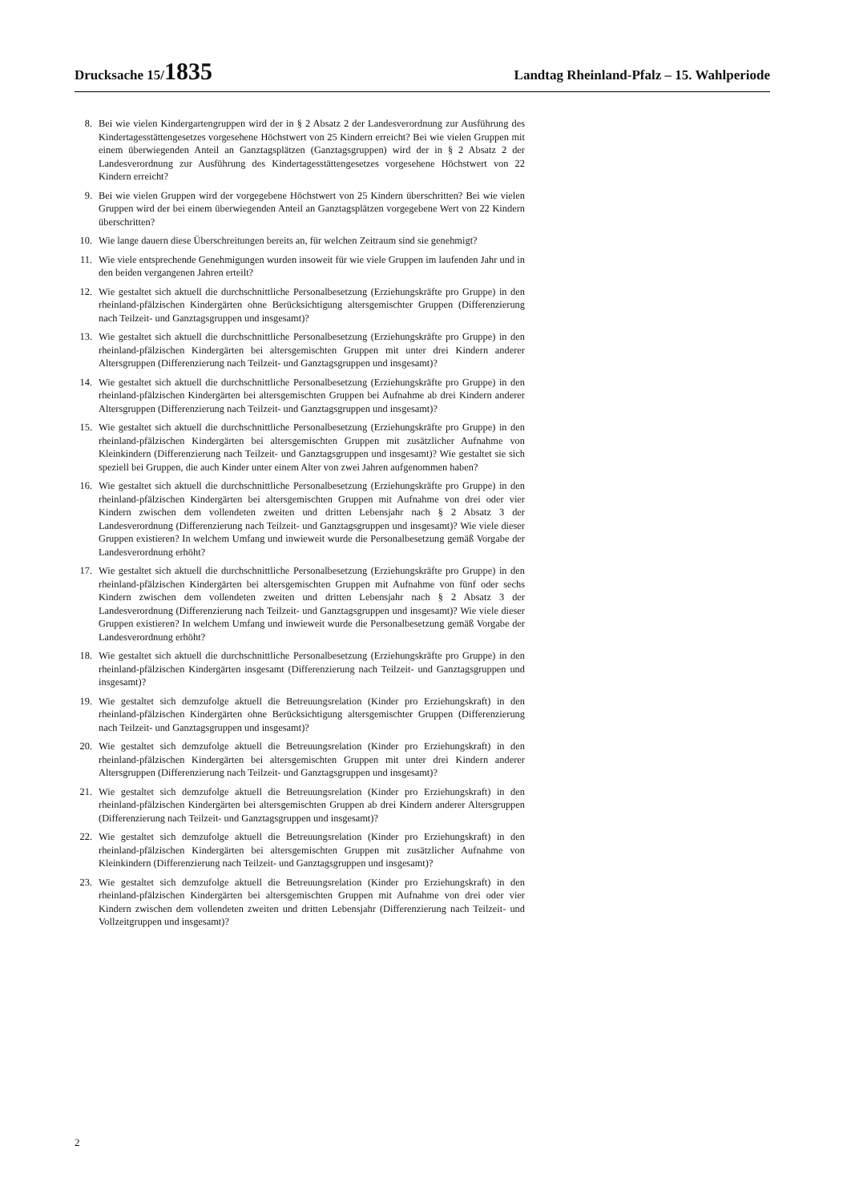Drucksache 15/1835 Landtag Rheinland-Pfalz – 15. Wahlperiode
8. Bei wie vielen Kindergartengruppen wird der in § 2 Absatz 2 der Landesverordnung zur Ausführung des Kindertagesstättengesetzes vorgesehene Höchstwert von 25 Kindern erreicht? Bei wie vielen Gruppen mit einem überwiegenden Anteil an Ganztagsplätzen (Ganztagsgruppen) wird der in § 2 Absatz 2 der Landesverordnung zur Ausführung des Kindertagesstättengesetzes vorgesehene Höchstwert von 22 Kindern erreicht?
9. Bei wie vielen Gruppen wird der vorgegebene Höchstwert von 25 Kindern überschritten? Bei wie vielen Gruppen wird der bei einem überwiegenden Anteil an Ganztagsplätzen vorgegebene Wert von 22 Kindern überschritten?
10. Wie lange dauern diese Überschreitungen bereits an, für welchen Zeitraum sind sie genehmigt?
11. Wie viele entsprechende Genehmigungen wurden insoweit für wie viele Gruppen im laufenden Jahr und in den beiden vergangenen Jahren erteilt?
12. Wie gestaltet sich aktuell die durchschnittliche Personalbesetzung (Erziehungskräfte pro Gruppe) in den rheinland-pfälzischen Kindergärten ohne Berücksichtigung altersgemischter Gruppen (Differenzierung nach Teilzeit- und Ganztagsgruppen und insgesamt)?
13. Wie gestaltet sich aktuell die durchschnittliche Personalbesetzung (Erziehungskräfte pro Gruppe) in den rheinland-pfälzischen Kindergärten bei altersgemischten Gruppen mit unter drei Kindern anderer Altersgruppen (Differenzierung nach Teilzeit- und Ganztagsgruppen und insgesamt)?
14. Wie gestaltet sich aktuell die durchschnittliche Personalbesetzung (Erziehungskräfte pro Gruppe) in den rheinland-pfälzischen Kindergärten bei altersgemischten Gruppen bei Aufnahme ab drei Kindern anderer Altersgruppen (Differenzierung nach Teilzeit- und Ganztagsgruppen und insgesamt)?
15. Wie gestaltet sich aktuell die durchschnittliche Personalbesetzung (Erziehungskräfte pro Gruppe) in den rheinland-pfälzischen Kindergärten bei altersgemischten Gruppen mit zusätzlicher Aufnahme von Kleinkindern (Differenzierung nach Teilzeit- und Ganztagsgruppen und insgesamt)? Wie gestaltet sie sich speziell bei Gruppen, die auch Kinder unter einem Alter von zwei Jahren aufgenommen haben?
16. Wie gestaltet sich aktuell die durchschnittliche Personalbesetzung (Erziehungskräfte pro Gruppe) in den rheinland-pfälzischen Kindergärten bei altersgemischten Gruppen mit Aufnahme von drei oder vier Kindern zwischen dem vollendeten zweiten und dritten Lebensjahr nach § 2 Absatz 3 der Landesverordnung (Differenzierung nach Teilzeit- und Ganztagsgruppen und insgesamt)? Wie viele dieser Gruppen existieren? In welchem Umfang und inwieweit wurde die Personalbesetzung gemäß Vorgabe der Landesverordnung erhöht?
17. Wie gestaltet sich aktuell die durchschnittliche Personalbesetzung (Erziehungskräfte pro Gruppe) in den rheinland-pfälzischen Kindergärten bei altersgemischten Gruppen mit Aufnahme von fünf oder sechs Kindern zwischen dem vollendeten zweiten und dritten Lebensjahr nach § 2 Absatz 3 der Landesverordnung (Differenzierung nach Teilzeit- und Ganztagsgruppen und insgesamt)? Wie viele dieser Gruppen existieren? In welchem Umfang und inwieweit wurde die Personalbesetzung gemäß Vorgabe der Landesverordnung erhöht?
18. Wie gestaltet sich aktuell die durchschnittliche Personalbesetzung (Erziehungskräfte pro Gruppe) in den rheinland-pfälzischen Kindergärten insgesamt (Differenzierung nach Teilzeit- und Ganztagsgruppen und insgesamt)?
19. Wie gestaltet sich demzufolge aktuell die Betreuungsrelation (Kinder pro Erziehungskraft) in den rheinland-pfälzischen Kindergärten ohne Berücksichtigung altersgemischter Gruppen (Differenzierung nach Teilzeit- und Ganztagsgruppen und insgesamt)?
20. Wie gestaltet sich demzufolge aktuell die Betreuungsrelation (Kinder pro Erziehungskraft) in den rheinland-pfälzischen Kindergärten bei altersgemischten Gruppen mit unter drei Kindern anderer Altersgruppen (Differenzierung nach Teilzeit- und Ganztagsgruppen und insgesamt)?
21. Wie gestaltet sich demzufolge aktuell die Betreuungsrelation (Kinder pro Erziehungskraft) in den rheinland-pfälzischen Kindergärten bei altersgemischten Gruppen ab drei Kindern anderer Altersgruppen (Differenzierung nach Teilzeit- und Ganztagsgruppen und insgesamt)?
22. Wie gestaltet sich demzufolge aktuell die Betreuungsrelation (Kinder pro Erziehungskraft) in den rheinland-pfälzischen Kindergärten bei altersgemischten Gruppen mit zusätzlicher Aufnahme von Kleinkindern (Differenzierung nach Teilzeit- und Ganztagsgruppen und insgesamt)?
23. Wie gestaltet sich demzufolge aktuell die Betreuungsrelation (Kinder pro Erziehungskraft) in den rheinland-pfälzischen Kindergärten bei altersgemischten Gruppen mit Aufnahme von drei oder vier Kindern zwischen dem vollendeten zweiten und dritten Lebensjahr (Differenzierung nach Teilzeit- und Vollzeitgruppen und insgesamt)?
2